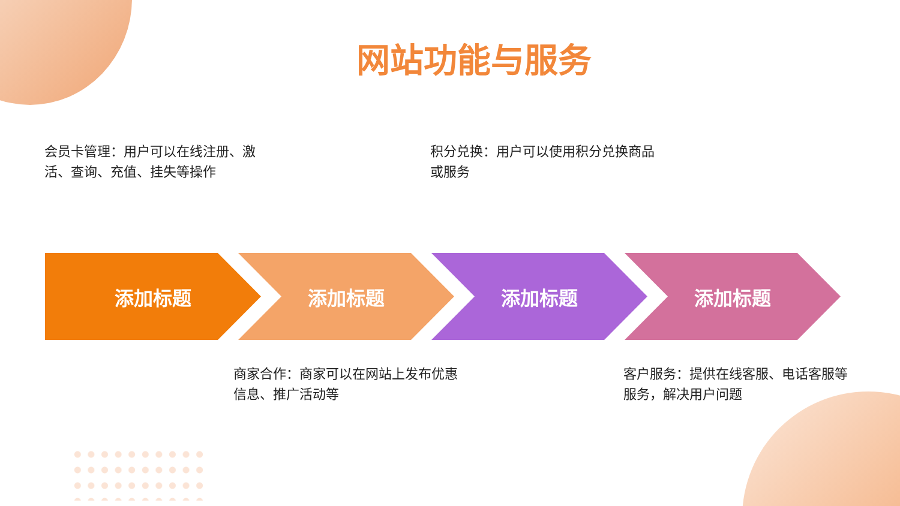网站功能与服务
会员卡管理：用户可以在线注册、激活、查询、充值、挂失等操作
积分兑换：用户可以使用积分兑换商品或服务
添加标题 添加标题 添加标题 添加标题
商家合作：商家可以在网站上发布优惠信息、推广活动等
客户服务：提供在线客服、电话客服等服务，解决用户问题